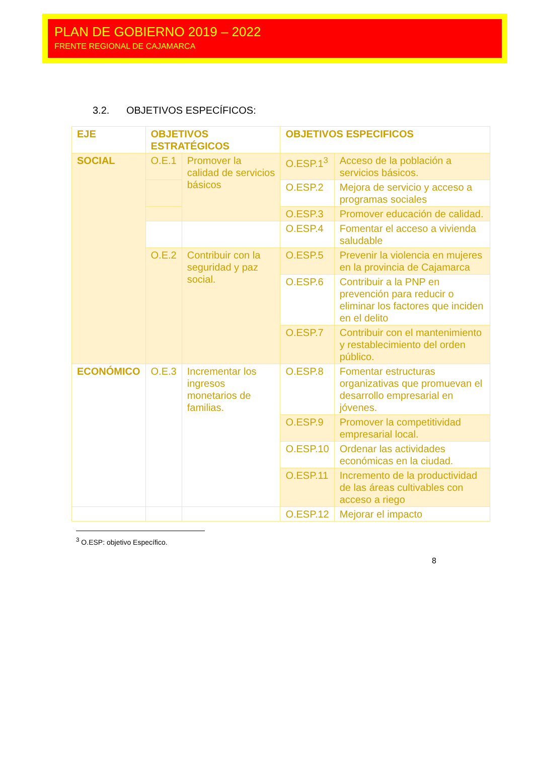PLAN DE GOBIERNO 2019 – 2022
FRENTE REGIONAL DE CAJAMARCA
3.2. OBJETIVOS ESPECÍFICOS:
| EJE | OBJETIVOS ESTRATÉGICOS | | OBJETIVOS ESPECIFICOS | |
| --- | --- | --- | --- | --- |
| SOCIAL | O.E.1 | Promover la calidad de servicios básicos | O.ESP.1<sup>3</sup> | Acceso de la población a servicios básicos. |
| | | | O.ESP.2 | Mejora de servicio y acceso a programas sociales |
| | | | O.ESP.3 | Promover educación de calidad. |
| | | | O.ESP.4 | Fomentar el acceso a vivienda saludable |
| | O.E.2 | Contribuir con la seguridad y paz social. | O.ESP.5 | Prevenir la violencia en mujeres en la provincia de Cajamarca |
| | | | O.ESP.6 | Contribuir a la PNP en prevención para reducir o eliminar los factores que inciden en el delito |
| | | | O.ESP.7 | Contribuir con el mantenimiento y restablecimiento del orden público. |
| ECONÓMICO | O.E.3 | Incrementar los ingresos monetarios de familias. | O.ESP.8 | Fomentar estructuras organizativas que promuevan el desarrollo empresarial en jóvenes. |
| | | | O.ESP.9 | Promover la competitividad empresarial local. |
| | | | O.ESP.10 | Ordenar las actividades económicas en la ciudad. |
| | | | O.ESP.11 | Incremento de la productividad de las áreas cultivables con acceso a riego |
| | | | O.ESP.12 | Mejorar el impacto |
<sup>3</sup> O.ESP: objetivo Específico.
8